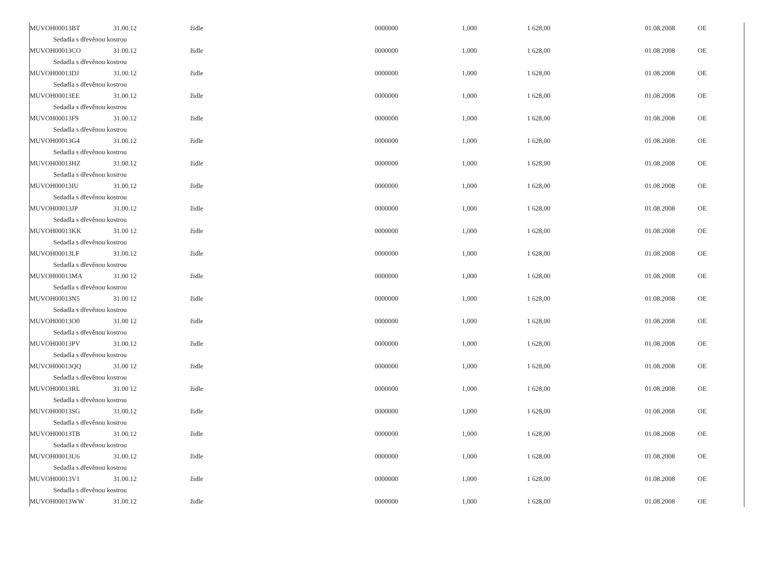| MUVOH00013BT | 31.00.12 | židle | 0000000 | 1,000 | 1 628,00 | 01.08.2008 | OE |
| Sedadla s dřevěnou kostrou | | | | | | | |
| MUVOH00013CO | 31.00.12 | židle | 0000000 | 1,000 | 1 628,00 | 01.08.2008 | OE |
| Sedadla s dřevěnou kostrou | | | | | | | |
| MUVOH00013DJ | 31.00.12 | židle | 0000000 | 1,000 | 1 628,00 | 01.08.2008 | OE |
| Sedadla s dřevěnou kostrou | | | | | | | |
| MUVOH00013EE | 31.00.12 | židle | 0000000 | 1,000 | 1 628,00 | 01.08.2008 | OE |
| Sedadla s dřevěnou kostrou | | | | | | | |
| MUVOH00013F9 | 31.00.12 | židle | 0000000 | 1,000 | 1 628,00 | 01.08.2008 | OE |
| Sedadla s dřevěnou kostrou | | | | | | | |
| MUVOH00013G4 | 31.00.12 | židle | 0000000 | 1,000 | 1 628,00 | 01.08.2008 | OE |
| Sedadla s dřevěnou kostrou | | | | | | | |
| MUVOH00013HZ | 31.00.12 | židle | 0000000 | 1,000 | 1 628,00 | 01.08.2008 | OE |
| Sedadla s dřevěnou kostrou | | | | | | | |
| MUVOH00013IU | 31.00.12 | židle | 0000000 | 1,000 | 1 628,00 | 01.08.2008 | OE |
| Sedadla s dřevěnou kostrou | | | | | | | |
| MUVOH00013JP | 31.00.12 | židle | 0000000 | 1,000 | 1 628,00 | 01.08.2008 | OE |
| Sedadla s dřevěnou kostrou | | | | | | | |
| MUVOH00013KK | 31.00 12 | židle | 0000000 | 1,000 | 1 628,00 | 01.08.2008 | OE |
| Sedadla s dřevěnou kostrou | | | | | | | |
| MUVOH00013LF | 31.00.12 | židle | 0000000 | 1,000 | 1 628,00 | 01.08.2008 | OE |
| Sedadla s dřevěnou kostrou | | | | | | | |
| MUVOH00013MA | 31.00 12 | židle | 0000000 | 1,000 | 1 628,00 | 01.08.2008 | OE |
| Sedadla s dřevěnou kostrou | | | | | | | |
| MUVOH00013N5 | 31.00 12 | židle | 0000000 | 1,000 | 1 628,00 | 01.08.2008 | OE |
| Sedadla s dřevěnou kostrou | | | | | | | |
| MUVOH00013O0 | 31.00 12 | židle | 0000000 | 1,000 | 1 628,00 | 01.08.2008 | OE |
| Sedadla s dřevěnou kostrou | | | | | | | |
| MUVOH00013PV | 31.00.12 | židle | 0000000 | 1,000 | 1 628,00 | 01.08.2008 | OE |
| Sedadla s dřevěnou kostrou | | | | | | | |
| MUVOH00013QQ | 31.00 12 | židle | 0000000 | 1,000 | 1 628,00 | 01.08.2008 | OE |
| Sedadla s dřevěnou kostrou | | | | | | | |
| MUVOH00013RL | 31.00 12 | židle | 0000000 | 1,000 | 1 628,00 | 01.08.2008 | OE |
| Sedadla s dřevěnou kostrou | | | | | | | |
| MUVOH00013SG | 31.00.12 | židle | 0000000 | 1,000 | 1 628,00 | 01.08.2008 | OE |
| Sedadla s dřevěnou kostrou | | | | | | | |
| MUVOH00013TB | 31.00.12 | židle | 0000000 | 1,000 | 1 628,00 | 01.08.2008 | OE |
| Sedadla s dřevěnou kostrou | | | | | | | |
| MUVOH00013U6 | 31.00.12 | židle | 0000000 | 1,000 | 1 628,00 | 01.08.2008 | OE |
| Sedadla s dřevěnou kostrou | | | | | | | |
| MUVOH00013V1 | 31.00.12 | židle | 0000000 | 1,000 | 1 628,00 | 01.08.2008 | OE |
| Sedadla s dřevěnou kostrou | | | | | | | |
| MUVOH00013WW | 31.00.12 | židle | 0000000 | 1,000 | 1 628,00 | 01.08.2008 | OE |